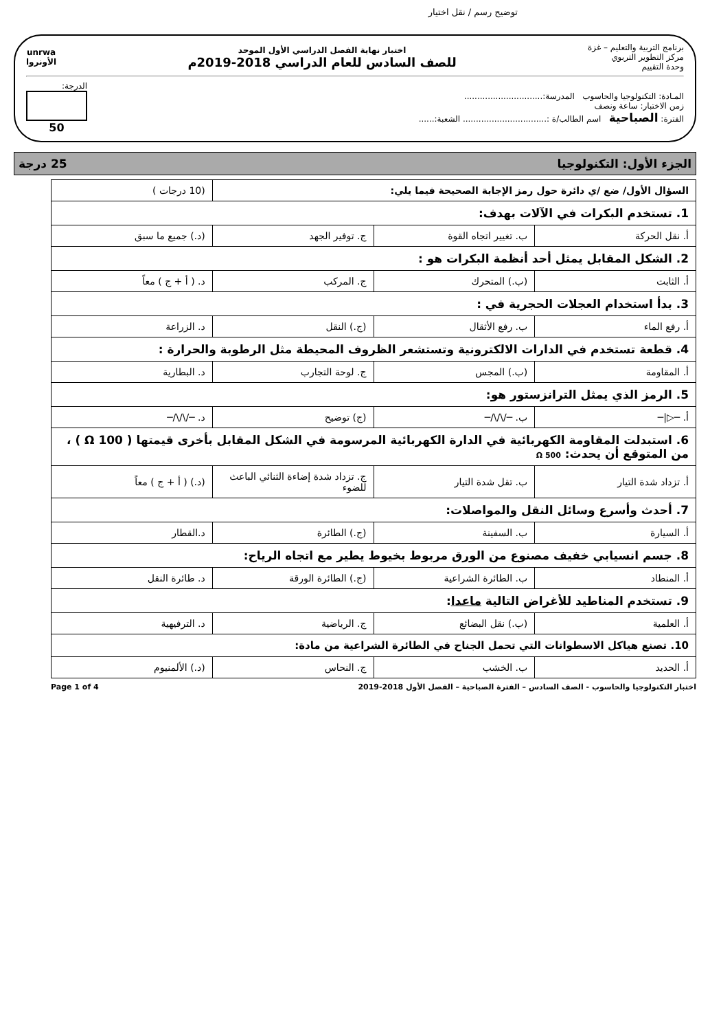توضيح رسم / نقل اختيار
برنامج التربية والتعليم – غزة
مركز التطوير التربوي
وحدة التقييم
اختبار نهاية الفصل الدراسي الأول الموحد
للصف السادس للعام الدراسي 2018-2019م
unrwa
الأونروا
المـادة: التكنولوجيا والحاسوب المدرسة:..............................
زمن الاختبار: ساعة ونصف
الفترة: الصباحية اسم الطالب/ة :................................ الشعبة:......
الدرجة:
50
الجزء الأول: التكنولوجيا 25 درجة
| السؤال الأول/ ضع /ي دائرة حول رمز الإجابة الصحيحة فيما يلي: | | | (10 درجات ) |
| 1. تستخدم البكرات في الآلات بهدف: | | | |
| أ. نقل الحركة | ب. تغيير اتجاه القوة | ج. توفير الجهد | (د.) جميع ما سبق |
| 2. الشكل المقابل يمثل أحد أنظمة البكرات هو : | | | |
| أ. الثابت | (ب.) المتحرك | ج. المركب | د. ( أ + ج ) معاً |
| 3. بدأ استخدام العجلات الحجرية في : | | | |
| أ. رفع الماء | ب. رفع الأثقال | (ج.) النقل | د. الزراعة |
| 4. قطعة تستخدم في الدارات الالكترونية وتستشعر الظروف المحيطة مثل الرطوبة والحرارة : | | | |
| أ. المقاومة | (ب.) المجس | ج. لوحة التجارب | د. البطارية |
| 5. الرمز الذي يمثل الترانزستور هو: | | | |
| أ. ─▷/─ | ب. ─/\/\/─ | (ج) توضيح | د. ─/\/\/─ |
| 6. استبدلت المقاومة الكهربائية في الدارة الكهربائية المرسومة في الشكل المقابل بأخرى قيمتها ( 100 Ω ) ، من المتوقع أن يحدث: 500 Ω | | | |
| أ. تزداد شدة التيار | ب. تقل شدة التيار | ج. تزداد شدة إضاءة الثنائي الباعث للضوء | (د.) ( أ + ج ) معاً |
| 7. أحدث وأسرع وسائل النقل والمواصلات: | | | |
| أ. السيارة | ب. السفينة | (ج.) الطائرة | د.القطار |
| 8. جسم انسيابي خفيف مصنوع من الورق مربوط بخيوط يطير مع اتجاه الرياح: | | | |
| أ. المنطاد | ب. الطائرة الشراعية | (ج.) الطائرة الورقة | د. طائرة النقل |
| 9. تستخدم المناطيد للأغراض التالية ماعدا : | | | |
| أ. العلمية | (ب.) نقل البضائع | ج. الرياضية | د. الترفيهية |
| 10. تصنع هياكل الاسطوانات التي تحمل الجناح في الطائرة الشراعية من مادة: | | | |
| أ. الحديد | ب. الخشب | ج. النحاس | (د.) الألمنيوم |
اختبار التكنولوجيا والحاسوب - الصف السادس – الفترة الصباحية – الفصل الأول 2018-2019 Page 1 of 4